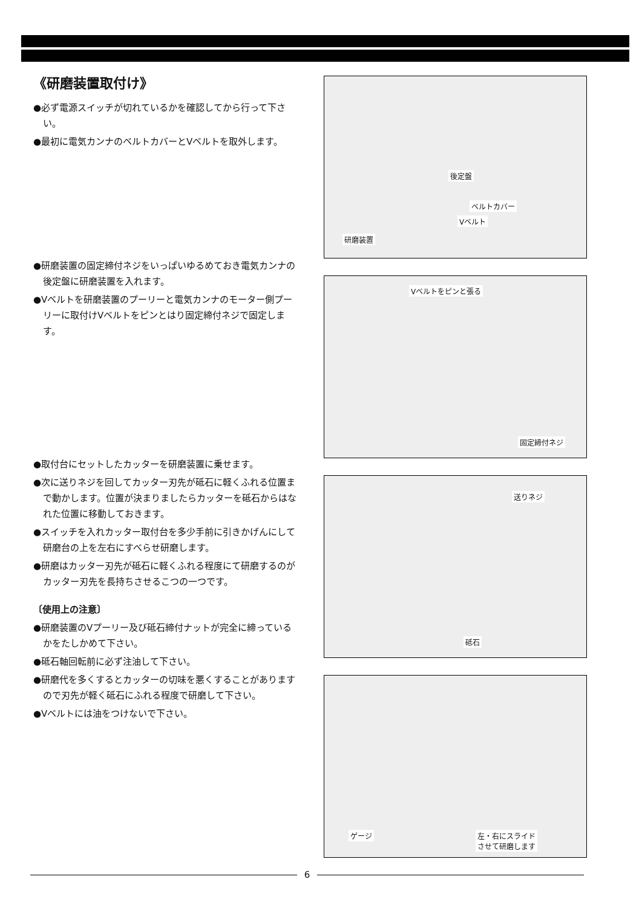《研磨装置取付け》
●必ず電源スイッチが切れているかを確認してから行って下さい。
●最初に電気カンナのベルトカバーとVベルトを取外します。
●研磨装置の固定締付ネジをいっぱいゆるめておき電気カンナの後定盤に研磨装置を入れます。
●Vベルトを研磨装置のプーリーと電気カンナのモーター側プーリーに取付けVベルトをピンとはり固定締付ネジで固定します。
●取付台にセットしたカッターを研磨装置に乗せます。
●次に送りネジを回してカッター刃先が砥石に軽くふれる位置まで動かします。位置が決まりましたらカッターを砥石からはなれた位置に移動しておきます。
●スイッチを入れカッター取付台を多少手前に引きかげんにして研磨台の上を左右にすべらせ研磨します。
●研磨はカッター刃先が砥石に軽くふれる程度にて研磨するのがカッター刃先を長持ちさせるこつの一つです。
〔使用上の注意〕
●研磨装置のVプーリー及び砥石締付ナットが完全に締っているかをたしかめて下さい。
●砥石軸回転前に必ず注油して下さい。
●研磨代を多くするとカッターの切味を悪くすることがありますので刃先が軽く砥石にふれる程度で研磨して下さい。
●Vベルトには油をつけないで下さい。
後定盤
ベルトカバー
Vベルト
研磨装置
Vベルトをピンと張る
固定締付ネジ
送りネジ
砥石
ゲージ 左・右にスライド
させて研磨します
6